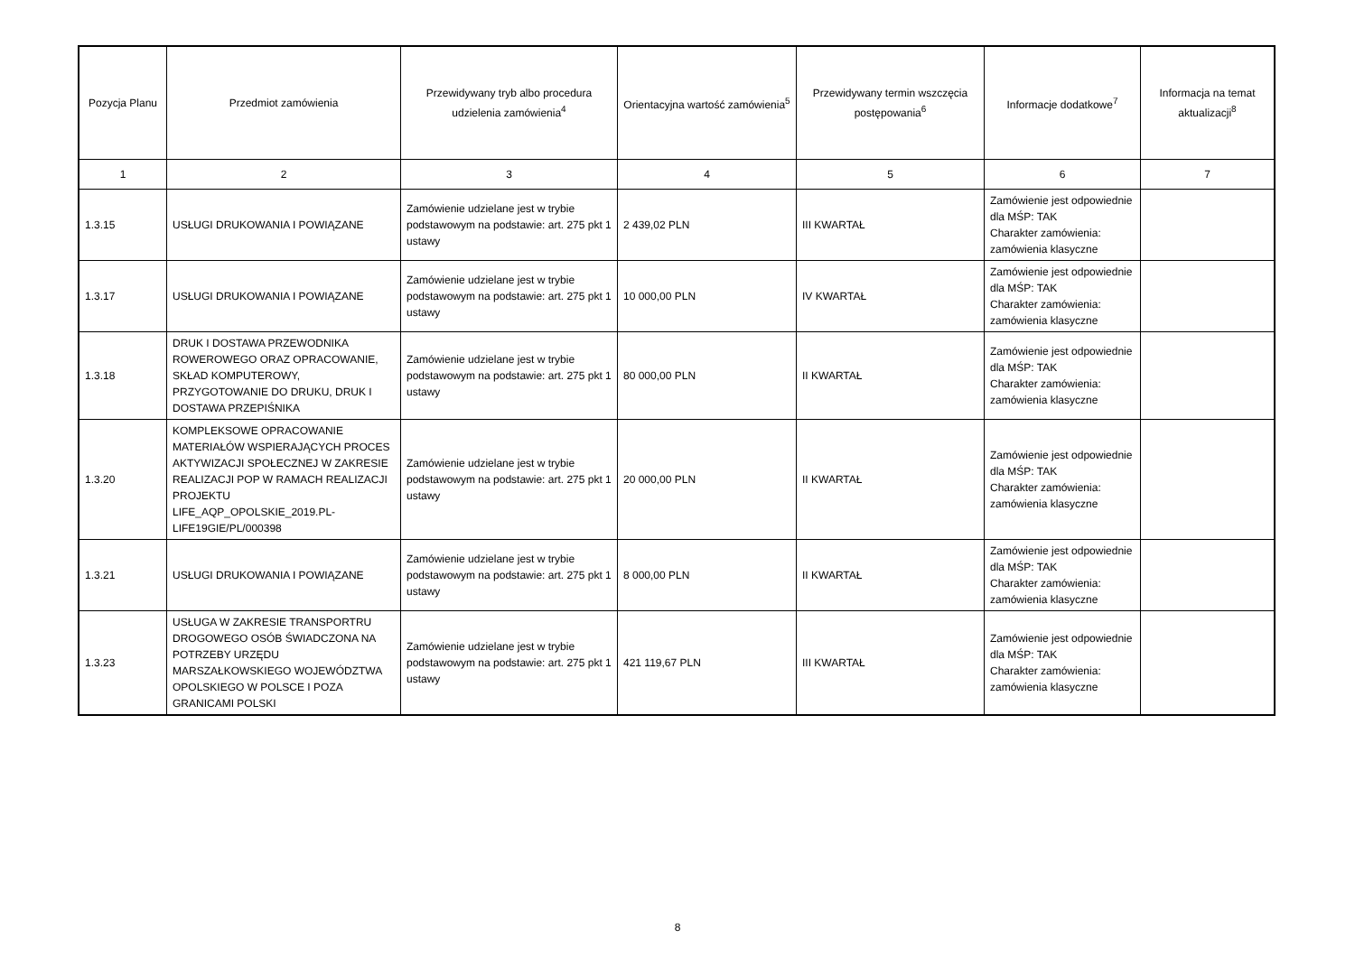| Pozycja Planu | Przedmiot zamówienia | Przewidywany tryb albo procedura udzielenia zamówienia<sup>4</sup> | Orientacyjna wartość zamówienia<sup>5</sup> | Przewidywany termin wszczęcia postępowania<sup>6</sup> | Informacje dodatkowe<sup>7</sup> | Informacja na temat aktualizacji<sup>8</sup> |
| --- | --- | --- | --- | --- | --- | --- |
| 1 | 2 | 3 | 4 | 5 | 6 | 7 |
| 1.3.15 | USŁUGI DRUKOWANIA I POWIĄZANE | Zamówienie udzielane jest w trybie podstawowym na podstawie: art. 275 pkt 1 ustawy | 2 439,02 PLN | III KWARTAŁ | Zamówienie jest odpowiednie dla MŚP: TAK Charakter zamówienia: zamówienia klasyczne | |
| 1.3.17 | USŁUGI DRUKOWANIA I POWIĄZANE | Zamówienie udzielane jest w trybie podstawowym na podstawie: art. 275 pkt 1 ustawy | 10 000,00 PLN | IV KWARTAŁ | Zamówienie jest odpowiednie dla MŚP: TAK Charakter zamówienia: zamówienia klasyczne | |
| 1.3.18 | DRUK I DOSTAWA PRZEWODNIKA ROWEROWEGO ORAZ OPRACOWANIE, SKŁAD KOMPUTEROWY, PRZYGOTOWANIE DO DRUKU, DRUK I DOSTAWA PRZEPIŚNIKA | Zamówienie udzielane jest w trybie podstawowym na podstawie: art. 275 pkt 1 ustawy | 80 000,00 PLN | II KWARTAŁ | Zamówienie jest odpowiednie dla MŚP: TAK Charakter zamówienia: zamówienia klasyczne | |
| 1.3.20 | KOMPLEKSOWE OPRACOWANIE MATERIAŁÓW WSPIERAJĄCYCH PROCES AKTYWIZACJI SPOŁECZNEJ W ZAKRESIE REALIZACJI POP W RAMACH REALIZACJI PROJEKTU LIFE_AQP_OPOLSKIE_2019.PL-LIFE19GIE/PL/000398 | Zamówienie udzielane jest w trybie podstawowym na podstawie: art. 275 pkt 1 ustawy | 20 000,00 PLN | II KWARTAŁ | Zamówienie jest odpowiednie dla MŚP: TAK Charakter zamówienia: zamówienia klasyczne | |
| 1.3.21 | USŁUGI DRUKOWANIA I POWIĄZANE | Zamówienie udzielane jest w trybie podstawowym na podstawie: art. 275 pkt 1 ustawy | 8 000,00 PLN | II KWARTAŁ | Zamówienie jest odpowiednie dla MŚP: TAK Charakter zamówienia: zamówienia klasyczne | |
| 1.3.23 | USŁUGA W ZAKRESIE TRANSPORTRU DROGOWEGO OSÓB ŚWIADCZONA NA POTRZEBY URZĘDU MARSZAŁKOWSKIEGO WOJEWÓDZTWA OPOLSKIEGO W POLSCE I POZA GRANICAMI POLSKI | Zamówienie udzielane jest w trybie podstawowym na podstawie: art. 275 pkt 1 ustawy | 421 119,67 PLN | III KWARTAŁ | Zamówienie jest odpowiednie dla MŚP: TAK Charakter zamówienia: zamówienia klasyczne | |
8